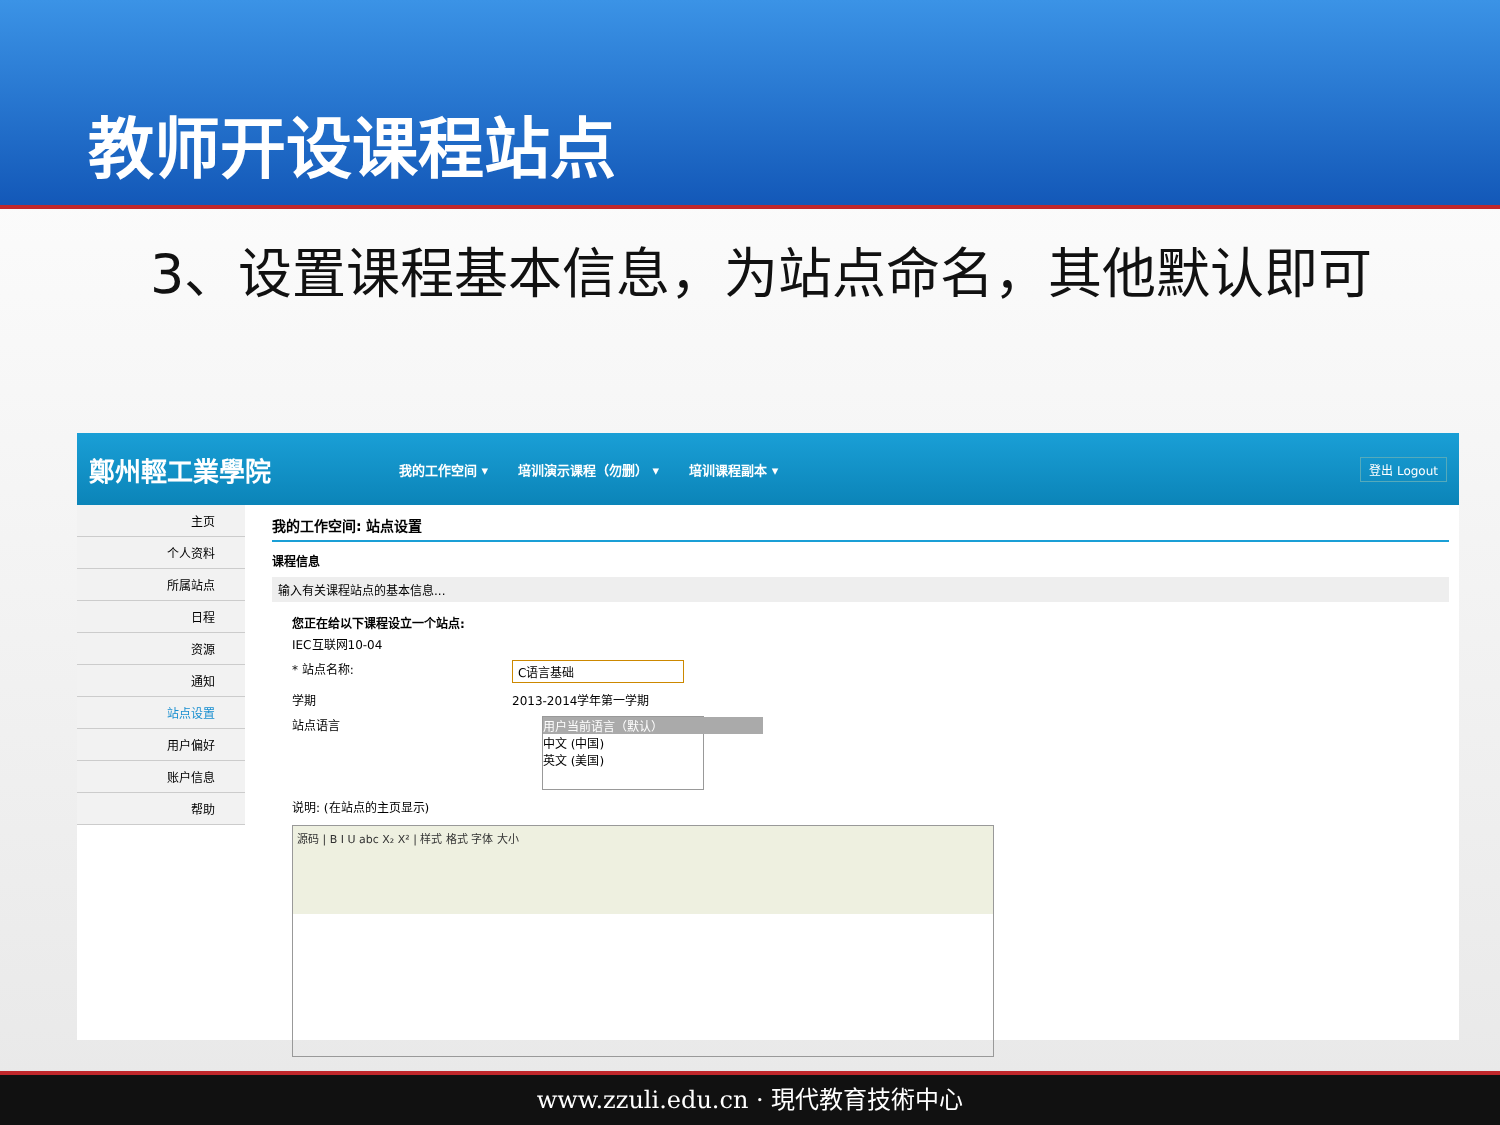教师开设课程站点
3、设置课程基本信息，为站点命名，其他默认即可
鄭州輕工業學院 我的工作空间 ▾ 培训演示课程（勿删） ▾ 培训课程副本 ▾ 登出 Logout
主页
个人资料
所属站点
日程
资源
通知
站点设置
用户偏好
账户信息
帮助
我的工作空间: 站点设置
课程信息
输入有关课程站点的基本信息...
您正在给以下课程设立一个站点:
IEC互联网10-04
* 站点名称: C语言基础
学期 2013-2014学年第一学期
站点语言 用户当前语言（默认）
中文 (中国)
英文 (美国)
说明: (在站点的主页显示)
源码 | B I U abc X₂ X² | 样式 格式 字体 大小
www.zzuli.edu.cn · 現代教育技術中心